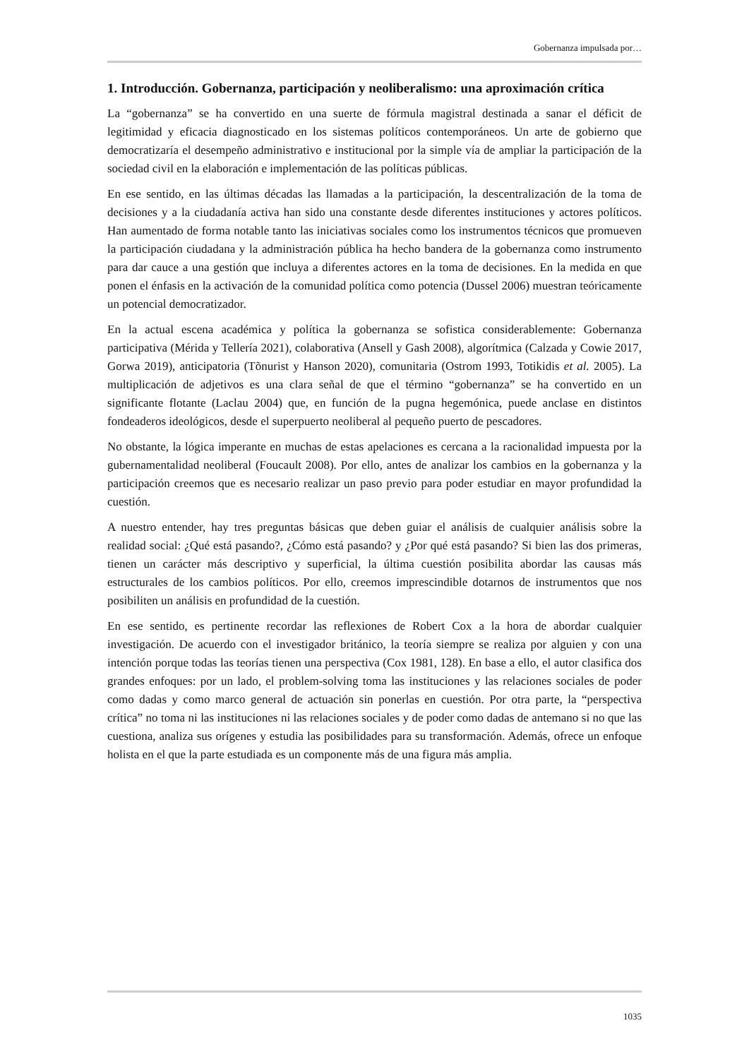Gobernanza impulsada por…
1. Introducción. Gobernanza, participación y neoliberalismo: una aproximación crítica
La “gobernanza” se ha convertido en una suerte de fórmula magistral destinada a sanar el déficit de legitimidad y eficacia diagnosticado en los sistemas políticos contemporáneos. Un arte de gobierno que democratizaría el desempeño administrativo e institucional por la simple vía de ampliar la participación de la sociedad civil en la elaboración e implementación de las políticas públicas.
En ese sentido, en las últimas décadas las llamadas a la participación, la descentralización de la toma de decisiones y a la ciudadanía activa han sido una constante desde diferentes instituciones y actores políticos. Han aumentado de forma notable tanto las iniciativas sociales como los instrumentos técnicos que promueven la participación ciudadana y la administración pública ha hecho bandera de la gobernanza como instrumento para dar cauce a una gestión que incluya a diferentes actores en la toma de decisiones. En la medida en que ponen el énfasis en la activación de la comunidad política como potencia (Dussel 2006) muestran teóricamente un potencial democratizador.
En la actual escena académica y política la gobernanza se sofistica considerablemente: Gobernanza participativa (Mérida y Tellería 2021), colaborativa (Ansell y Gash 2008), algorítmica (Calzada y Cowie 2017, Gorwa 2019), anticipatoria (Tõnurist y Hanson 2020), comunitaria (Ostrom 1993, Totikidis et al. 2005). La multiplicación de adjetivos es una clara señal de que el término “gobernanza” se ha convertido en un significante flotante (Laclau 2004) que, en función de la pugna hegemónica, puede anclase en distintos fondeaderos ideológicos, desde el superpuerto neoliberal al pequeño puerto de pescadores.
No obstante, la lógica imperante en muchas de estas apelaciones es cercana a la racionalidad impuesta por la gubernamentalidad neoliberal (Foucault 2008). Por ello, antes de analizar los cambios en la gobernanza y la participación creemos que es necesario realizar un paso previo para poder estudiar en mayor profundidad la cuestión.
A nuestro entender, hay tres preguntas básicas que deben guiar el análisis de cualquier análisis sobre la realidad social: ¿Qué está pasando?, ¿Cómo está pasando? y ¿Por qué está pasando? Si bien las dos primeras, tienen un carácter más descriptivo y superficial, la última cuestión posibilita abordar las causas más estructurales de los cambios políticos. Por ello, creemos imprescindible dotarnos de instrumentos que nos posibiliten un análisis en profundidad de la cuestión.
En ese sentido, es pertinente recordar las reflexiones de Robert Cox a la hora de abordar cualquier investigación. De acuerdo con el investigador británico, la teoría siempre se realiza por alguien y con una intención porque todas las teorías tienen una perspectiva (Cox 1981, 128). En base a ello, el autor clasifica dos grandes enfoques: por un lado, el problem-solving toma las instituciones y las relaciones sociales de poder como dadas y como marco general de actuación sin ponerlas en cuestión. Por otra parte, la “perspectiva crítica” no toma ni las instituciones ni las relaciones sociales y de poder como dadas de antemano si no que las cuestiona, analiza sus orígenes y estudia las posibilidades para su transformación. Además, ofrece un enfoque holista en el que la parte estudiada es un componente más de una figura más amplia.
1035